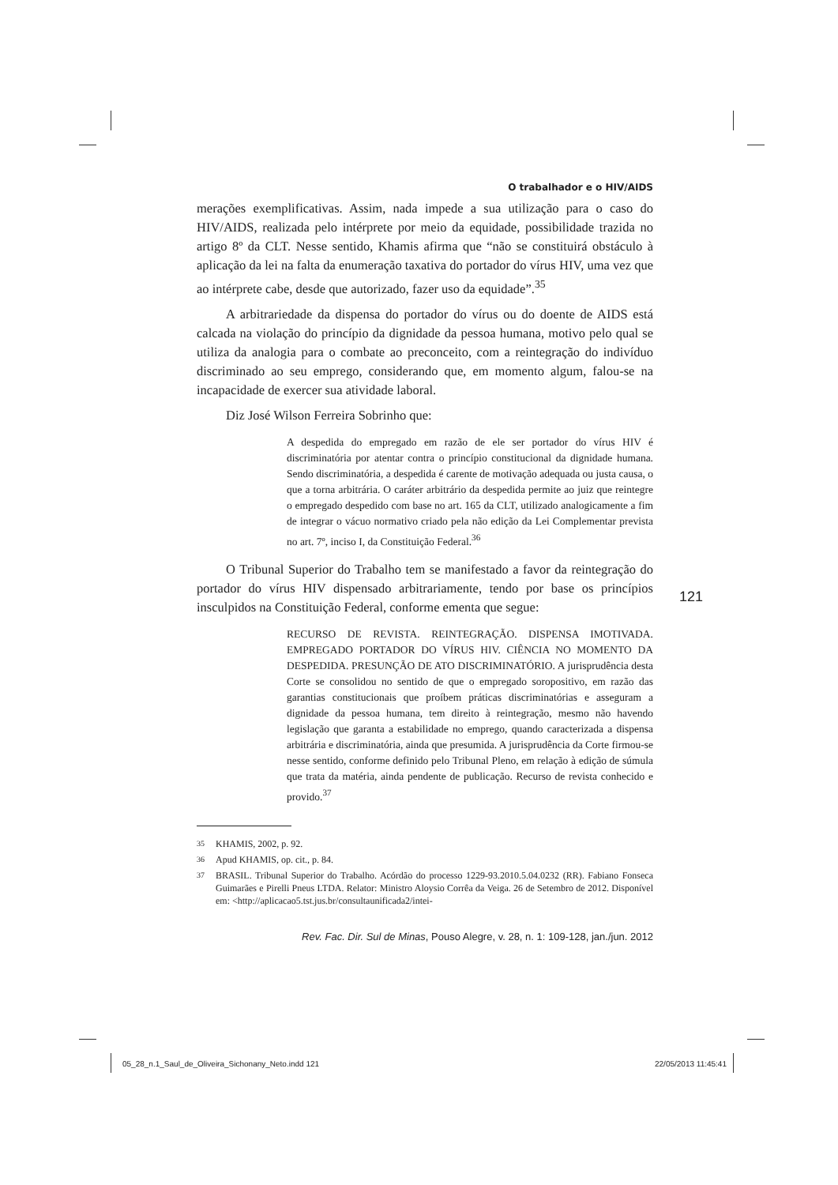O trabalhador e o HIV/AIDS
merações exemplificativas. Assim, nada impede a sua utilização para o caso do HIV/AIDS, realizada pelo intérprete por meio da equidade, possibilidade trazida no artigo 8º da CLT. Nesse sentido, Khamis afirma que “não se constituirá obstáculo à aplicação da lei na falta da enumeração taxativa do portador do vírus HIV, uma vez que ao intérprete cabe, desde que autorizado, fazer uso da equidade”.<sup>35</sup>
A arbitrariedade da dispensa do portador do vírus ou do doente de AIDS está calcada na violação do princípio da dignidade da pessoa humana, motivo pelo qual se utiliza da analogia para o combate ao preconceito, com a reintegração do indivíduo discriminado ao seu emprego, considerando que, em momento algum, falou-se na incapacidade de exercer sua atividade laboral.
Diz José Wilson Ferreira Sobrinho que:
A despedida do empregado em razão de ele ser portador do vírus HIV é discriminatória por atentar contra o princípio constitucional da dignidade humana. Sendo discriminatória, a despedida é carente de motivação adequada ou justa causa, o que a torna arbitrária. O caráter arbitrário da despedida permite ao juiz que reintegre o empregado despedido com base no art. 165 da CLT, utilizado analogicamente a fim de integrar o vácuo normativo criado pela não edição da Lei Complementar prevista no art. 7º, inciso I, da Constituição Federal.<sup>36</sup>
O Tribunal Superior do Trabalho tem se manifestado a favor da reintegração do portador do vírus HIV dispensado arbitrariamente, tendo por base os princípios insculpidos na Constituição Federal, conforme ementa que segue:
RECURSO DE REVISTA. REINTEGRAÇÃO. DISPENSA IMOTIVADA. EMPREGADO PORTADOR DO VÍRUS HIV. CIÊNCIA NO MOMENTO DA DESPEDIDA. PRESUNÇÃO DE ATO DISCRIMINATÓRIO. A jurisprudência desta Corte se consolidou no sentido de que o empregado soropositivo, em razão das garantias constitucionais que proíbem práticas discriminatórias e asseguram a dignidade da pessoa humana, tem direito à reintegração, mesmo não havendo legislação que garanta a estabilidade no emprego, quando caracterizada a dispensa arbitrária e discriminatória, ainda que presumida. A jurisprudência da Corte firmou-se nesse sentido, conforme definido pelo Tribunal Pleno, em relação à edição de súmula que trata da matéria, ainda pendente de publicação. Recurso de revista conhecido e provido.<sup>37</sup>
<sup>35</sup> KHAMIS, 2002, p. 92.
<sup>36</sup> Apud KHAMIS, op. cit., p. 84.
<sup>37</sup> BRASIL. Tribunal Superior do Trabalho. Acórdão do processo 1229-93.2010.5.04.0232 (RR). Fabiano Fonseca Guimarães e Pirelli Pneus LTDA. Relator: Ministro Aloysio Corrêa da Veiga. 26 de Setembro de 2012. Disponível em: <http://aplicacao5.tst.jus.br/consultaunificada2/intei-
Rev. Fac. Dir. Sul de Minas, Pouso Alegre, v. 28, n. 1: 109-128, jan./jun. 2012
121
05_28_n.1_Saul_de_Oliveira_Sichonany_Neto.indd 121 22/05/2013 11:45:41